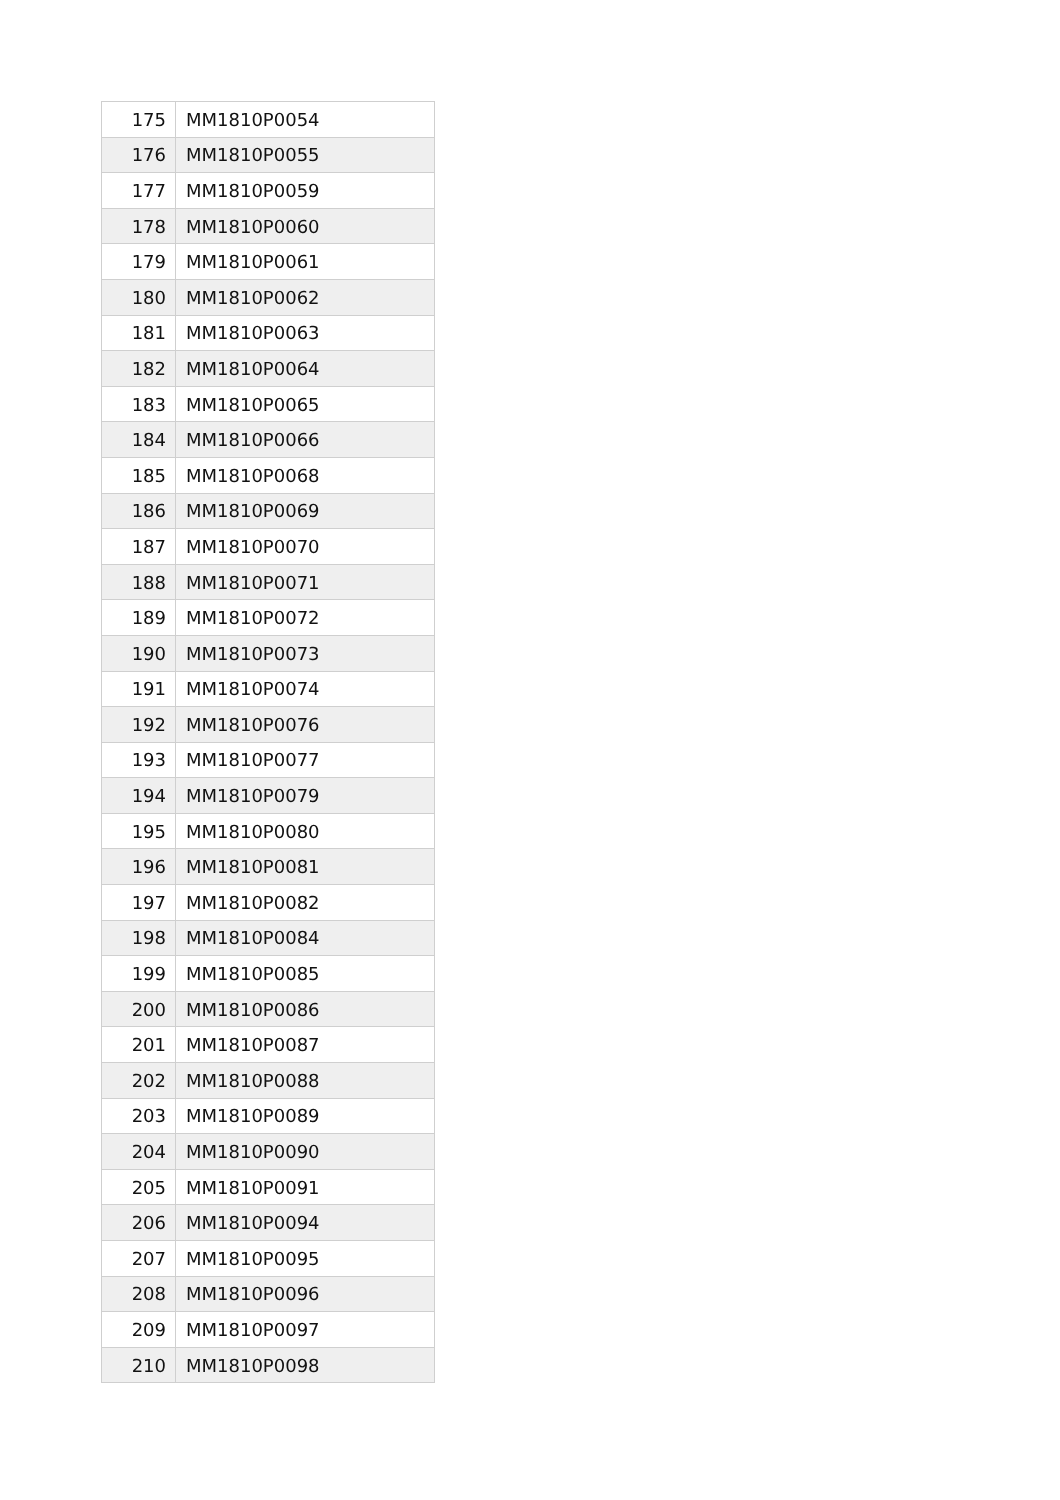| 175 | MM1810P0054 |
| 176 | MM1810P0055 |
| 177 | MM1810P0059 |
| 178 | MM1810P0060 |
| 179 | MM1810P0061 |
| 180 | MM1810P0062 |
| 181 | MM1810P0063 |
| 182 | MM1810P0064 |
| 183 | MM1810P0065 |
| 184 | MM1810P0066 |
| 185 | MM1810P0068 |
| 186 | MM1810P0069 |
| 187 | MM1810P0070 |
| 188 | MM1810P0071 |
| 189 | MM1810P0072 |
| 190 | MM1810P0073 |
| 191 | MM1810P0074 |
| 192 | MM1810P0076 |
| 193 | MM1810P0077 |
| 194 | MM1810P0079 |
| 195 | MM1810P0080 |
| 196 | MM1810P0081 |
| 197 | MM1810P0082 |
| 198 | MM1810P0084 |
| 199 | MM1810P0085 |
| 200 | MM1810P0086 |
| 201 | MM1810P0087 |
| 202 | MM1810P0088 |
| 203 | MM1810P0089 |
| 204 | MM1810P0090 |
| 205 | MM1810P0091 |
| 206 | MM1810P0094 |
| 207 | MM1810P0095 |
| 208 | MM1810P0096 |
| 209 | MM1810P0097 |
| 210 | MM1810P0098 |